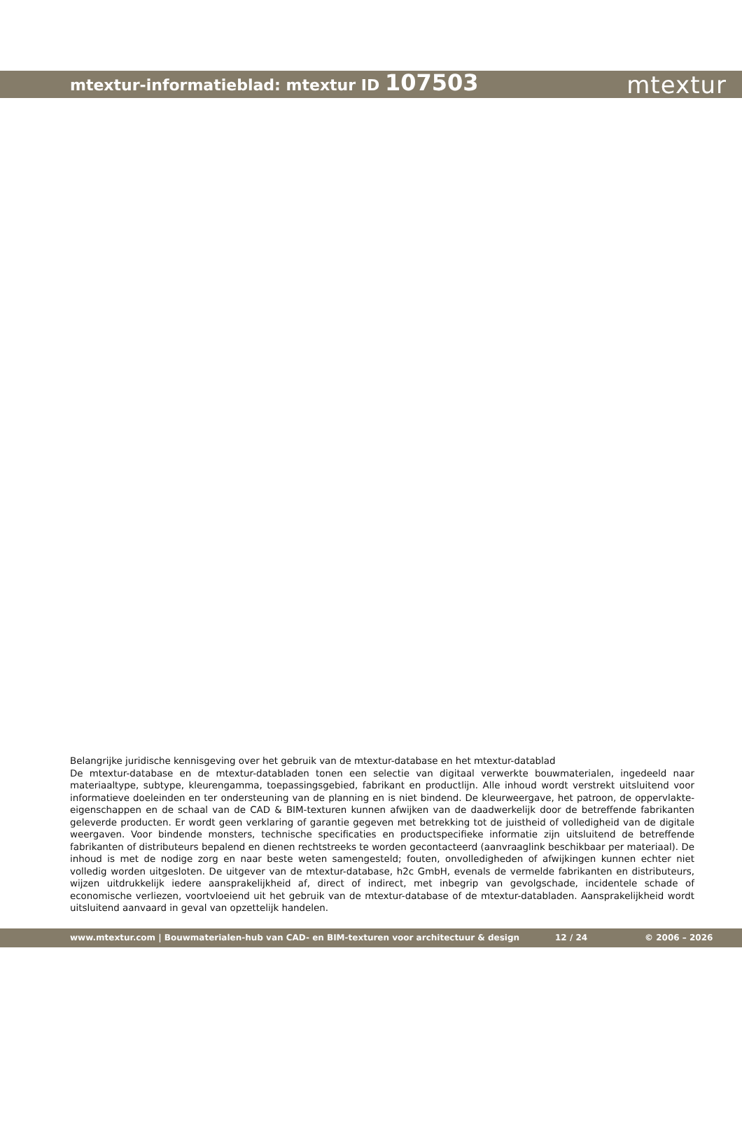mtextur-informatieblad: mtextur ID 107503
mtextur
Belangrijke juridische kennisgeving over het gebruik van de mtextur-database en het mtextur-datablad
De mtextur-database en de mtextur-databladen tonen een selectie van digitaal verwerkte bouwmaterialen, ingedeeld naar materiaaltype, subtype, kleurengamma, toepassingsgebied, fabrikant en productlijn. Alle inhoud wordt verstrekt uitsluitend voor informatieve doeleinden en ter ondersteuning van de planning en is niet bindend. De kleurweergave, het patroon, de oppervlakte-eigenschappen en de schaal van de CAD & BIM-texturen kunnen afwijken van de daadwerkelijk door de betreffende fabrikanten geleverde producten. Er wordt geen verklaring of garantie gegeven met betrekking tot de juistheid of volledigheid van de digitale weergaven. Voor bindende monsters, technische specificaties en productspecifieke informatie zijn uitsluitend de betreffende fabrikanten of distributeurs bepalend en dienen rechtstreeks te worden gecontacteerd (aanvraaglink beschikbaar per materiaal). De inhoud is met de nodige zorg en naar beste weten samengesteld; fouten, onvolledigheden of afwijkingen kunnen echter niet volledig worden uitgesloten. De uitgever van de mtextur-database, h2c GmbH, evenals de vermelde fabrikanten en distributeurs, wijzen uitdrukkelijk iedere aansprakelijkheid af, direct of indirect, met inbegrip van gevolgschade, incidentele schade of economische verliezen, voortvloeiend uit het gebruik van de mtextur-database of de mtextur-databladen. Aansprakelijkheid wordt uitsluitend aanvaard in geval van opzettelijk handelen.
www.mtextur.com | Bouwmaterialen-hub van CAD- en BIM-texturen voor architectuur & design 12 / 24 © 2006 – 2026